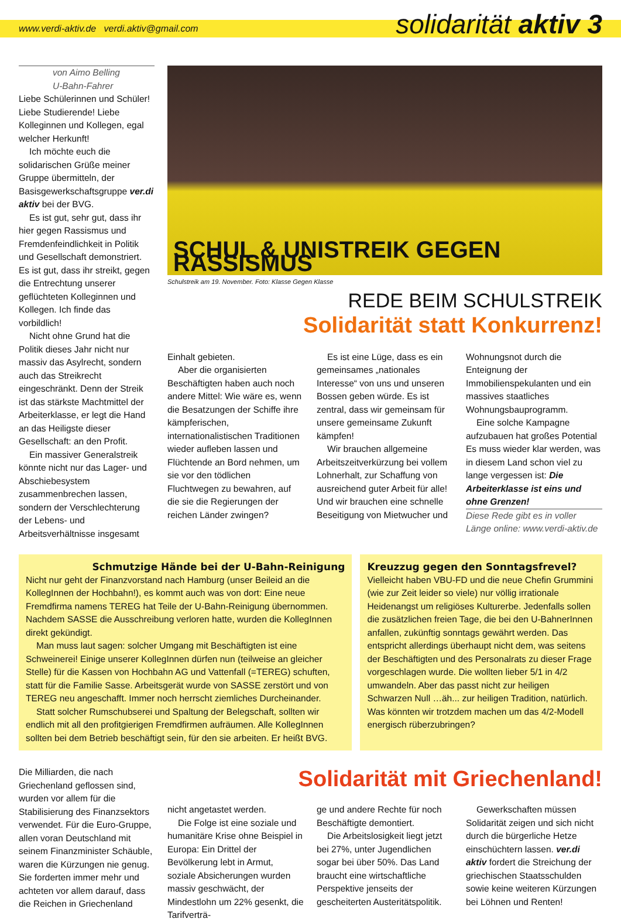www.verdi-aktiv.de verdi.aktiv@gmail.com solidarität aktiv 3
von Aimo Belling
U-Bahn-Fahrer
Liebe Schülerinnen und Schüler! Liebe Studierende! Liebe Kolleginnen und Kollegen, egal welcher Herkunft!
Ich möchte euch die solidarischen Grüße meiner Gruppe übermitteln, der Basisgewerkschaftsgruppe ver.di aktiv bei der BVG.
Es ist gut, sehr gut, dass ihr hier gegen Rassismus und Fremdenfeindlichkeit in Politik und Gesellschaft demonstriert. Es ist gut, dass ihr streikt, gegen die Entrechtung unserer geflüchteten Kolleginnen und Kollegen. Ich finde das vorbildlich!
Nicht ohne Grund hat die Politik dieses Jahr nicht nur massiv das Asylrecht, sondern auch das Streikrecht eingeschränkt. Denn der Streik ist das stärkste Machtmittel der Arbeiterklasse, er legt die Hand an das Heiligste dieser Gesellschaft: an den Profit.
Ein massiver Generalstreik könnte nicht nur das Lager- und Abschiebesystem zusammenbrechen lassen, sondern der Verschlechterung der Lebens- und Arbeitsverhältnisse insgesamt
SCHUL & UNISTREIK GEGEN RASSISMUS
Schulstreik am 19. November. Foto: Klasse Gegen Klasse
REDE BEIM SCHULSTREIK
Solidarität statt Konkurrenz!
Einhalt gebieten.
Aber die organisierten Beschäftigten haben auch noch andere Mittel: Wie wäre es, wenn die Besatzungen der Schiffe ihre kämpferischen, internationalistischen Traditionen wieder aufleben lassen und Flüchtende an Bord nehmen, um sie vor den tödlichen Fluchtwegen zu bewahren, auf die sie die Regierungen der reichen Länder zwingen?
Es ist eine Lüge, dass es ein gemeinsames „nationales Interesse“ von uns und unseren Bossen geben würde. Es ist zentral, dass wir gemeinsam für unsere gemeinsame Zukunft kämpfen!
Wir brauchen allgemeine Arbeitszeitverkürzung bei vollem Lohnerhalt, zur Schaffung von ausreichend guter Arbeit für alle! Und wir brauchen eine schnelle Beseitigung von Mietwucher und
Wohnungsnot durch die Enteignung der Immobilienspekulanten und ein massives staatliches Wohnungsbauprogramm.
Eine solche Kampagne aufzubauen hat großes Potential Es muss wieder klar werden, was in diesem Land schon viel zu lange vergessen ist: Die Arbeiterklasse ist eins und ohne Grenzen!
Diese Rede gibt es in voller Länge online: www.verdi-aktiv.de
Schmutzige Hände bei der U-Bahn-Reinigung
Nicht nur geht der Finanzvorstand nach Hamburg (unser Beileid an die KollegInnen der Hochbahn!), es kommt auch was von dort: Eine neue Fremdfirma namens TEREG hat Teile der U-Bahn-Reinigung übernommen. Nachdem SASSE die Ausschreibung verloren hatte, wurden die KollegInnen direkt gekündigt.
Man muss laut sagen: solcher Umgang mit Beschäftigten ist eine Schweinerei! Einige unserer KollegInnen dürfen nun (teilweise an gleicher Stelle) für die Kassen von Hochbahn AG und Vattenfall (=TEREG) schuften, statt für die Familie Sasse. Arbeitsgerät wurde von SASSE zerstört und von TEREG neu angeschafft. Immer noch herrscht ziemliches Durcheinander.
Statt solcher Rumschubserei und Spaltung der Belegschaft, sollten wir endlich mit all den profitgierigen Fremdfirmen aufräumen. Alle KollegInnen sollten bei dem Betrieb beschäftigt sein, für den sie arbeiten. Er heißt BVG.
Kreuzzug gegen den Sonntagsfrevel?
Vielleicht haben VBU-FD und die neue Chefin Grummini (wie zur Zeit leider so viele) nur völlig irrationale Heidenangst um religiöses Kulturerbe. Jedenfalls sollen die zusätzlichen freien Tage, die bei den U-BahnerInnen anfallen, zukünftig sonntags gewährt werden. Das entspricht allerdings überhaupt nicht dem, was seitens der Beschäftigten und des Personalrats zu dieser Frage vorgeschlagen wurde. Die wollten lieber 5/1 in 4/2 umwandeln. Aber das passt nicht zur heiligen Schwarzen Null …äh... zur heiligen Tradition, natürlich. Was könnten wir trotzdem machen um das 4/2-Modell energisch rüberzubringen?
Die Milliarden, die nach Griechenland geflossen sind, wurden vor allem für die Stabilisierung des Finanzsektors verwendet. Für die Euro-Gruppe, allen voran Deutschland mit seinem Finanzminister Schäuble, waren die Kürzungen nie genug. Sie forderten immer mehr und achteten vor allem darauf, dass die Reichen in Griechenland
Solidarität mit Griechenland!
nicht angetastet werden.
Die Folge ist eine soziale und humanitäre Krise ohne Beispiel in Europa: Ein Drittel der Bevölkerung lebt in Armut, soziale Absicherungen wurden massiv geschwächt, der Mindestlohn um 22% gesenkt, die Tarifverträ-
ge und andere Rechte für noch Beschäftigte demontiert.
Die Arbeitslosigkeit liegt jetzt bei 27%, unter Jugendlichen sogar bei über 50%. Das Land braucht eine wirtschaftliche Perspektive jenseits der gescheiterten Austeritätspolitik.
Gewerkschaften müssen Solidarität zeigen und sich nicht durch die bürgerliche Hetze einschüchtern lassen. ver.di aktiv fordert die Streichung der griechischen Staatsschulden sowie keine weiteren Kürzungen bei Löhnen und Renten!